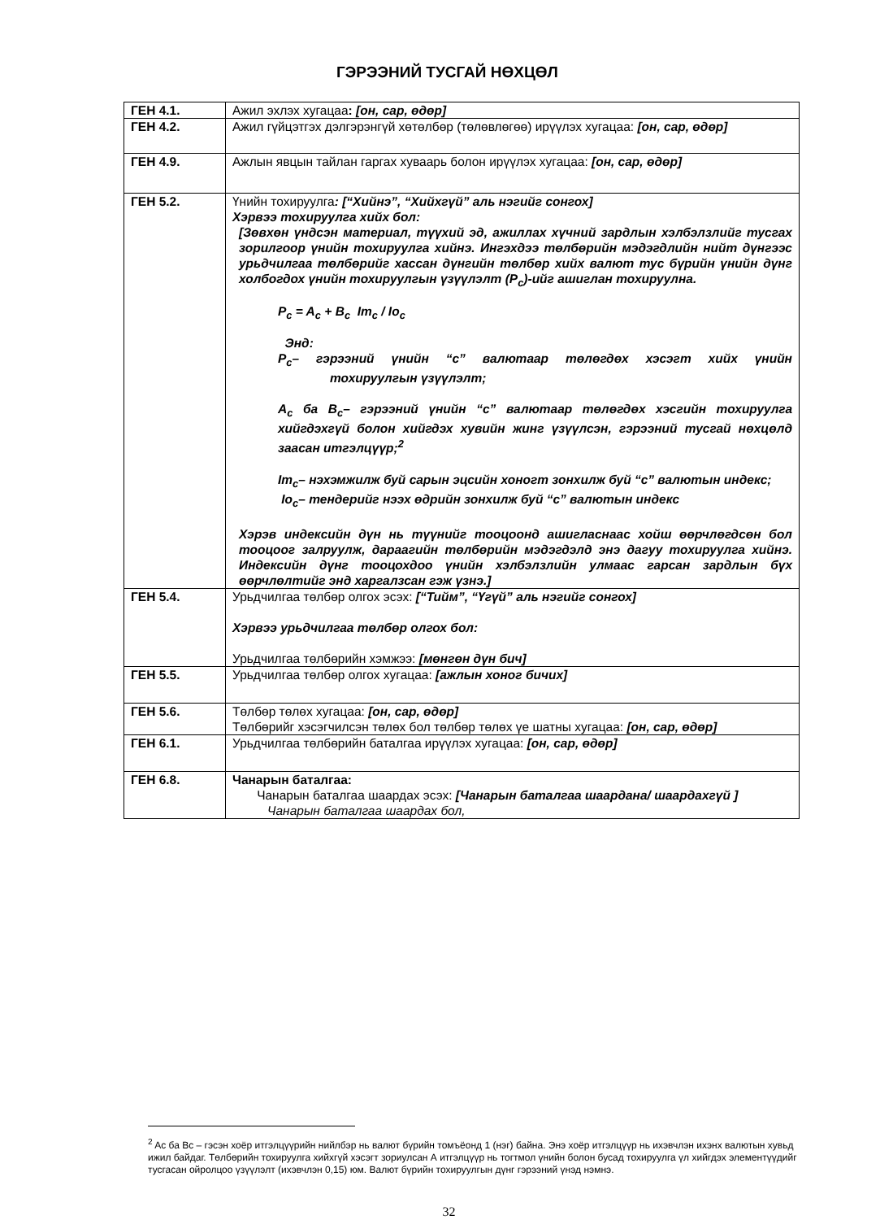ГЭРЭЭНИЙ ТУСГАЙ НӨХЦӨЛ
| ГЕН 4.1. | Ажил эхлэх хугацаа : [он, сар, өдөр] |
| ГЕН 4.2. | Ажил гүйцэтгэх дэлгэрэнгүй хөтөлбөр (төлөвлөгөө) ирүүлэх хугацаа: [он, сар, өдөр] |
| ГЕН 4.9. | Ажлын явцын тайлан гаргах хуваарь болон ирүүлэх хугацаа: [он, сар, өдөр] |
| ГЕН 5.2. | Үнийн тохируулга : [“Хийнэ”, “Хийхгүй” аль нэгийг сонгох] Хэрвээ тохируулга хийх бол: [Зөвхөн үндсэн материал, түүхий эд, ажиллах хүчний зардлын хэлбэлзлийг тусгах зорилгоор үнийн тохируулга хийнэ. Ингэхдээ төлбөрийн мэдэгдлийн нийт дүнгээс урьдчилгаа төлбөрийг хассан дүнгийн төлбөр хийх валют тус бүрийн үнийн дүнг холбогдох үнийн тохируулгын үзүүлэлт (P<sub>c</sub>)-ийг ашиглан тохируулна. P<sub>c</sub> = A<sub>c</sub> + B<sub>c</sub> Im<sub>c</sub> / Io<sub>c</sub> Энд: P<sub>c</sub>– гэрээний үнийн “c” валютаар төлөгдөх хэсэгт хийх үнийн тохируулгын үзүүлэлт; A<sub>c</sub> ба B<sub>c</sub>– гэрээний үнийн “c” валютаар төлөгдөх хэсгийн тохируулга хийгдэхгүй болон хийгдэх хувийн жинг үзүүлсэн, гэрээний тусгай нөхцөлд заасан итгэлцүүр;<sup>2</sup> Im<sub>c</sub>– нэхэмжилж буй сарын эцсийн хоногт зонхилж буй “c” валютын индекс; Io<sub>c</sub>– тендерийг нээх өдрийн зонхилж буй “c” валютын индекс Хэрэв индексийн дүн нь түүнийг тооцоонд ашигласнаас хойш өөрчлөгдсөн бол тооцоог залруулж, дараагийн төлбөрийн мэдэгдэлд энэ дагуу тохируулга хийнэ. Индексийн дүнг тооцохдоо үнийн хэлбэлзлийн улмаас гарсан зардлын бүх өөрчлөлтийг энд харгалзсан гэж үзнэ.] |
| ГЕН 5.4. | Урьдчилгаа төлбөр олгох эсэх: [“Тийм”, “Үгүй” аль нэгийг сонгох] Хэрвээ урьдчилгаа төлбөр олгох бол: Урьдчилгаа төлбөрийн хэмжээ: [мөнгөн дүн бич] |
| ГЕН 5.5. | Урьдчилгаа төлбөр олгох хугацаа: [ажлын хоног бичих] |
| ГЕН 5.6. | Төлбөр төлөх хугацаа: [он, сар, өдөр] Төлбөрийг хэсэгчилсэн төлөх бол төлбөр төлөх үе шатны хугацаа: [он, сар, өдөр] |
| ГЕН 6.1. | Урьдчилгаа төлбөрийн баталгаа ирүүлэх хугацаа: [он, сар, өдөр] |
| ГЕН 6.8. | Чанарын баталгаа: Чанарын баталгаа шаардах эсэх: [Чанарын баталгаа шаардана/ шаардахгүй ] Чанарын баталгаа шаардах бол, |
<sup>2</sup> Ac ба Bc – гэсэн хоёр итгэлцүүрийн нийлбэр нь валют бүрийн томъёонд 1 (нэг) байна. Энэ хоёр итгэлцүүр нь ихэвчлэн ихэнх валютын хувьд ижил байдаг. Төлбөрийн тохируулга хийхгүй хэсэгт зориулсан А итгэлцүүр нь тогтмол үнийн болон бусад тохируулга үл хийгдэх элементүүдийг тусгасан ойролцоо үзүүлэлт (ихэвчлэн 0,15) юм. Валют бүрийн тохируулгын дүнг гэрээний үнэд нэмнэ.
32